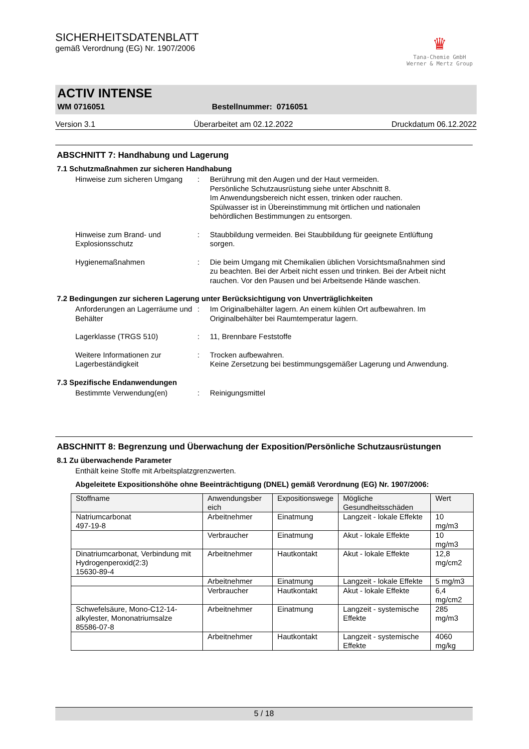SICHERHEITSDATENBLATT
gemäß Verordnung (EG) Nr. 1907/2006
♛
Tana-Chemie GmbH
Werner & Mertz Group
ACTIV INTENSE
WM 0716051 Bestellnummer: 0716051
Version 3.1 Überarbeitet am 02.12.2022 Druckdatum 06.12.2022
ABSCHNITT 7: Handhabung und Lagerung
7.1 Schutzmaßnahmen zur sicheren Handhabung
Hinweise zum sicheren Umgang
: Berührung mit den Augen und der Haut vermeiden.
Persönliche Schutzausrüstung siehe unter Abschnitt 8.
Im Anwendungsbereich nicht essen, trinken oder rauchen.
Spülwasser ist in Übereinstimmung mit örtlichen und nationalen behördlichen Bestimmungen zu entsorgen.
Hinweise zum Brand- und Explosionsschutz
: Staubbildung vermeiden. Bei Staubbildung für geeignete Entlüftung sorgen.
Hygienemaßnahmen : Die beim Umgang mit Chemikalien üblichen Vorsichtsmaßnahmen sind zu beachten. Bei der Arbeit nicht essen und trinken. Bei der Arbeit nicht rauchen. Vor den Pausen und bei Arbeitsende Hände waschen.
7.2 Bedingungen zur sicheren Lagerung unter Berücksichtigung von Unverträglichkeiten
Anforderungen an Lagerräume und Behälter
: Im Originalbehälter lagern. An einem kühlen Ort aufbewahren. Im Originalbehälter bei Raumtemperatur lagern.
Lagerklasse (TRGS 510) : 11, Brennbare Feststoffe
Weitere Informationen zur Lagerbeständigkeit
: Trocken aufbewahren.
Keine Zersetzung bei bestimmungsgemäßer Lagerung und Anwendung.
7.3 Spezifische Endanwendungen
Bestimmte Verwendung(en) : Reinigungsmittel
ABSCHNITT 8: Begrenzung und Überwachung der Exposition/Persönliche Schutzausrüstungen
8.1 Zu überwachende Parameter
Enthält keine Stoffe mit Arbeitsplatzgrenzwerten.
Abgeleitete Expositionshöhe ohne Beeinträchtigung (DNEL) gemäß Verordnung (EG) Nr. 1907/2006:
| Stoffname | Anwendungsber eich | Expositionswege | Mögliche Gesundheitsschäden | Wert |
| Natriumcarbonat 497-19-8 | Arbeitnehmer | Einatmung | Langzeit - lokale Effekte | 10 mg/m3 |
| | Verbraucher | Einatmung | Akut - lokale Effekte | 10 mg/m3 |
| Dinatriumcarbonat, Verbindung mit Hydrogenperoxid(2:3) 15630-89-4 | Arbeitnehmer | Hautkontakt | Akut - lokale Effekte | 12,8 mg/cm2 |
| | Arbeitnehmer | Einatmung | Langzeit - lokale Effekte | 5 mg/m3 |
| | Verbraucher | Hautkontakt | Akut - lokale Effekte | 6,4 mg/cm2 |
| Schwefelsäure, Mono-C12-14-alkylester, Mononatriumsalze 85586-07-8 | Arbeitnehmer | Einatmung | Langzeit - systemische Effekte | 285 mg/m3 |
| | Arbeitnehmer | Hautkontakt | Langzeit - systemische Effekte | 4060 mg/kg |
5 / 18